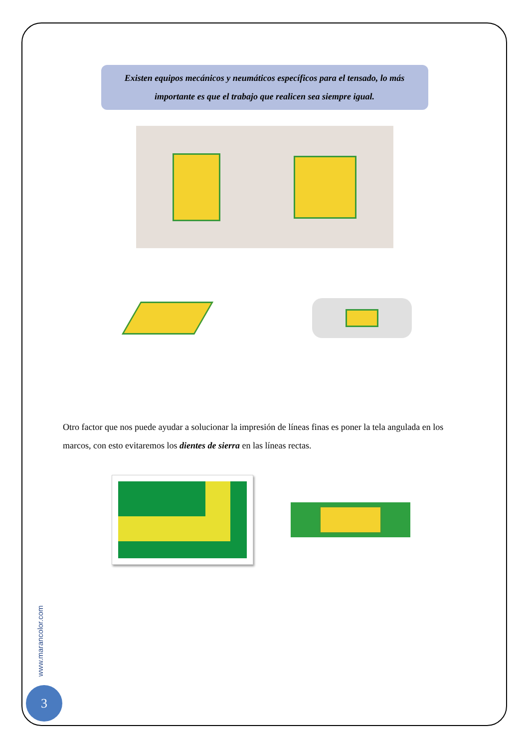Existen equipos mecánicos y neumáticos específicos para el tensado, lo más importante es que el trabajo que realicen sea siempre igual.
Otro factor que nos puede ayudar a solucionar la impresión de líneas finas es poner la tela angulada en los marcos, con esto evitaremos los dientes de sierra en las líneas rectas.
www.marancolor.com
3